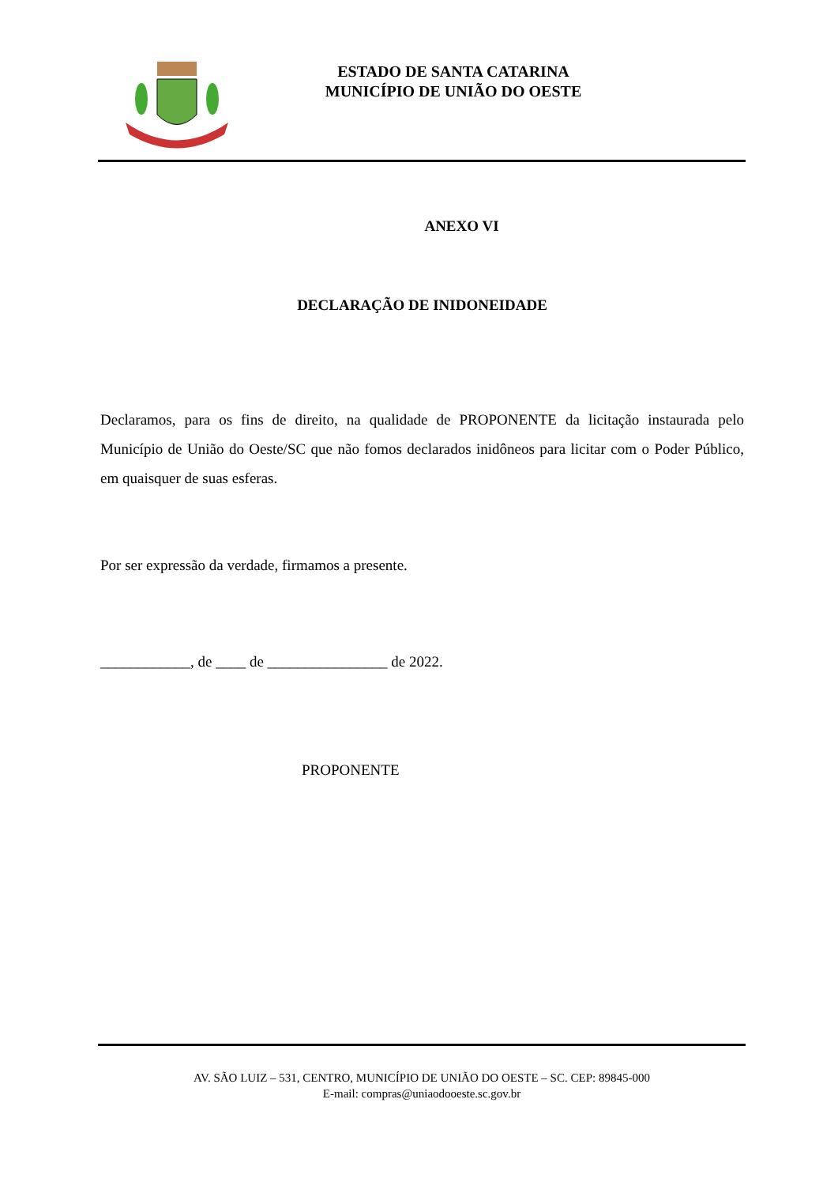ESTADO DE SANTA CATARINA
MUNICÍPIO DE UNIÃO DO OESTE
ANEXO VI
DECLARAÇÃO DE INIDONEIDADE
Declaramos, para os fins de direito, na qualidade de PROPONENTE da licitação instaurada pelo Município de União do Oeste/SC que não fomos declarados inidôneos para licitar com o Poder Público, em quaisquer de suas esferas.
Por ser expressão da verdade, firmamos a presente.
____________, de ____ de ________________ de 2022.
PROPONENTE
AV. SÃO LUIZ – 531, CENTRO, MUNICÍPIO DE UNIÃO DO OESTE – SC. CEP: 89845-000
E-mail: compras@uniaodooeste.sc.gov.br